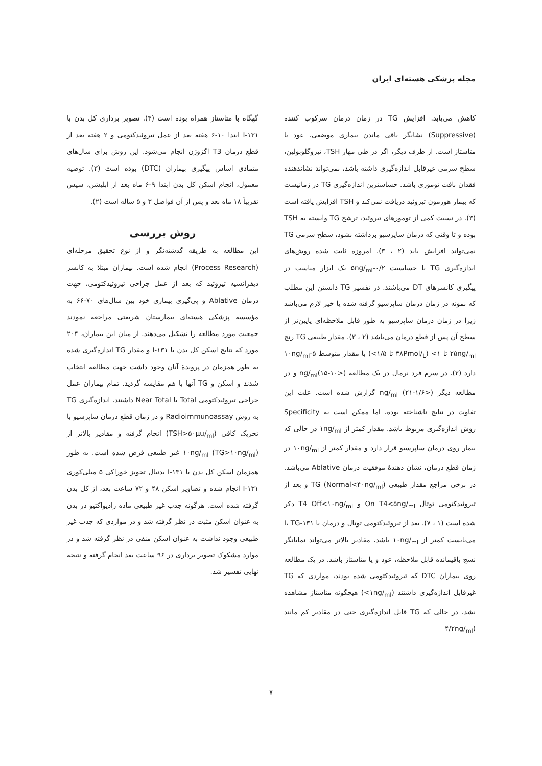مجله پزشکی هسته‌ای ایران
کاهش می‌یابد. افزایش TG در زمان درمان سرکوب کننده (Suppressive) نشانگر باقی ماندن بیماری موضعی، عود یا متاستاز است. از طرف دیگر، اگر در طی مهار TSH، تیروگلوبولین، سطح سرمی غیرقابل اندازه‌گیری داشته باشد، نمی‌تواند نشاندهنده فقدان بافت توموری باشد. حساسترین اندازه‌گیری TG در زمانیست که بیمار هورمون تیروئید دریافت نمی‌کند و TSH افزایش یافته است (۳). در نسبت کمی از تومورهای تیروئید، ترشح TG وابسته به TSH بوده و تا وقتی که درمان ساپرسیو برداشته نشود، سطح سرمی TG نمی‌تواند افزایش یابد (۲ ، ۳). امروزه ثابت شده روش‌های اندازه‌گیری TG با حساسیت ۰/۲-۵ng/<sub>ml</sub> یک ابزار مناسب در پیگیری کانسرهای DT می‌باشند. در تفسیر TG دانستن این مطلب که نمونه در زمان درمان ساپرسیو گرفته شده یا خیر لازم می‌باشد زیرا در زمان درمان ساپرسیو به طور قابل ملاحظه‌ای پایین‌تر از سطح آن پس از قطع درمان می‌باشد (۲ ، ۳). مقدار طبیعی TG رنج ۲۵ng/<sub>ml</sub> تا ۱> (۳۸Pmol/<sub>L</sub> تا ۱/۵>) با مقدار متوسط ۵-۱۰ng/<sub>ml</sub> دارد (۲). در سرم فرد نرمال در یک مطالعه ng/<sub>ml</sub>(۱۵-۱۰>) و در مطالعه دیگر ng/<sub>ml</sub> (۲۱-۱/۶>) گزارش شده است. علت این تفاوت در نتایج ناشناخته بوده، اما ممکن است به Specificity روش اندازه‌گیری مربوط باشد. مقدار کمتر از ۱ng/<sub>ml</sub> در حالی که بیمار روی درمان ساپرسیو قرار دارد و مقدار کمتر از ۱۰ng/<sub>ml</sub> در زمان قطع درمان، نشان دهندهٔ موفقیت درمان Ablative می‌باشد. در برخی مراجع مقدار طبیعی TG (Normal<۴۰ng/<sub>ml</sub>) و بعد از تیروئیدکتومی توتال On T4<۵ng/<sub>ml</sub> و T4 Off<۱۰ng/<sub>ml</sub> ذکر شده است (۱ ، ۷). بعد از تیروئیدکتومی توتال و درمان با ۱۳۱-I، TG می‌بایست کمتر از ۱۰ng/<sub>ml</sub> باشد، مقادیر بالاتر می‌تواند نمایانگر نسج باقیمانده قابل ملاحظه، عود و یا متاستاز باشد. در یک مطالعه روی بیماران DTC که تیروئیدکتومی شده بودند، مواردی که TG غیرقابل اندازه‌گیری داشتند (۱ng/<sub>ml</sub>>) هیچگونه متاستاز مشاهده نشد، در حالی که TG قابل اندازه‌گیری حتی در مقادیر کم مانند (۴/۲ng/<sub>ml</sub>
گهگاه با متاستاز همراه بوده است (۴). تصویر برداری کل بدن با ۱۳۱-I ابتدا ۱۰-۶ هفته بعد از عمل تیروئیدکتومی و ۲ هفته بعد از قطع درمان T3 اگزوژن انجام می‌شود. این روش برای سال‌های متمادی اساس پیگیری بیماران (DTC) بوده است (۳). توصیه معمول، انجام اسکن کل بدن ابتدا ۹-۶ ماه بعد از ابلیشن، سپس تقریباً ۱۸ ماه بعد و پس از آن فواصل ۳ و ۵ ساله است (۲).
روش بررسی
این مطالعه به طریقه گذشته‌نگر و از نوع تحقیق مرحله‌ای (Process Research) انجام شده است. بیماران مبتلا به کانسر دیفرانسیه تیروئید که بعد از عمل جراحی تیروئیدکتومی، جهت درمان Ablative و پی‌گیری بیماری خود بین سال‌های ۷۰-۶۶ به مؤسسه پزشکی هسته‌ای بیمارستان شریعتی مراجعه نمودند جمعیت مورد مطالعه را تشکیل می‌دهند. از میان این بیماران، ۲۰۴ مورد که نتایج اسکن کل بدن با ۱۳۱-I و مقدار TG اندازه‌گیری شده به طور همزمان در پروندهٔ آنان وجود داشت جهت مطالعه انتخاب شدند و اسکن و TG آنها با هم مقایسه گردید. تمام بیماران عمل جراحی تیروئیدکتومی Total یا Near Total داشتند. اندازه‌گیری TG به روش Radioimmunoassay و در زمان قطع درمان ساپرسیو با تحریک کافی (TSH>۵۰μu/<sub>ml</sub>) انجام گرفته و مقادیر بالاتر از ۱۰ng/<sub>ml</sub> (TG>۱۰ng/<sub>ml</sub>) غیر طبیعی فرض شده است. به طور همزمان اسکن کل بدن با ۱۳۱-I بدنبال تجویز خوراکی ۵ میلی‌کوری ۱۳۱-I انجام شده و تصاویر اسکن ۴۸ و ۷۲ ساعت بعد، از کل بدن گرفته شده است. هرگونه جذب غیر طبیعی ماده رادیواکتیو در بدن به عنوان اسکن مثبت در نظر گرفته شد و در مواردی که جذب غیر طبیعی وجود نداشت به عنوان اسکن منفی در نظر گرفته شد و در موارد مشکوک تصویر برداری در ۹۶ ساعت بعد انجام گرفته و نتیجه نهایی تفسیر شد.
۷